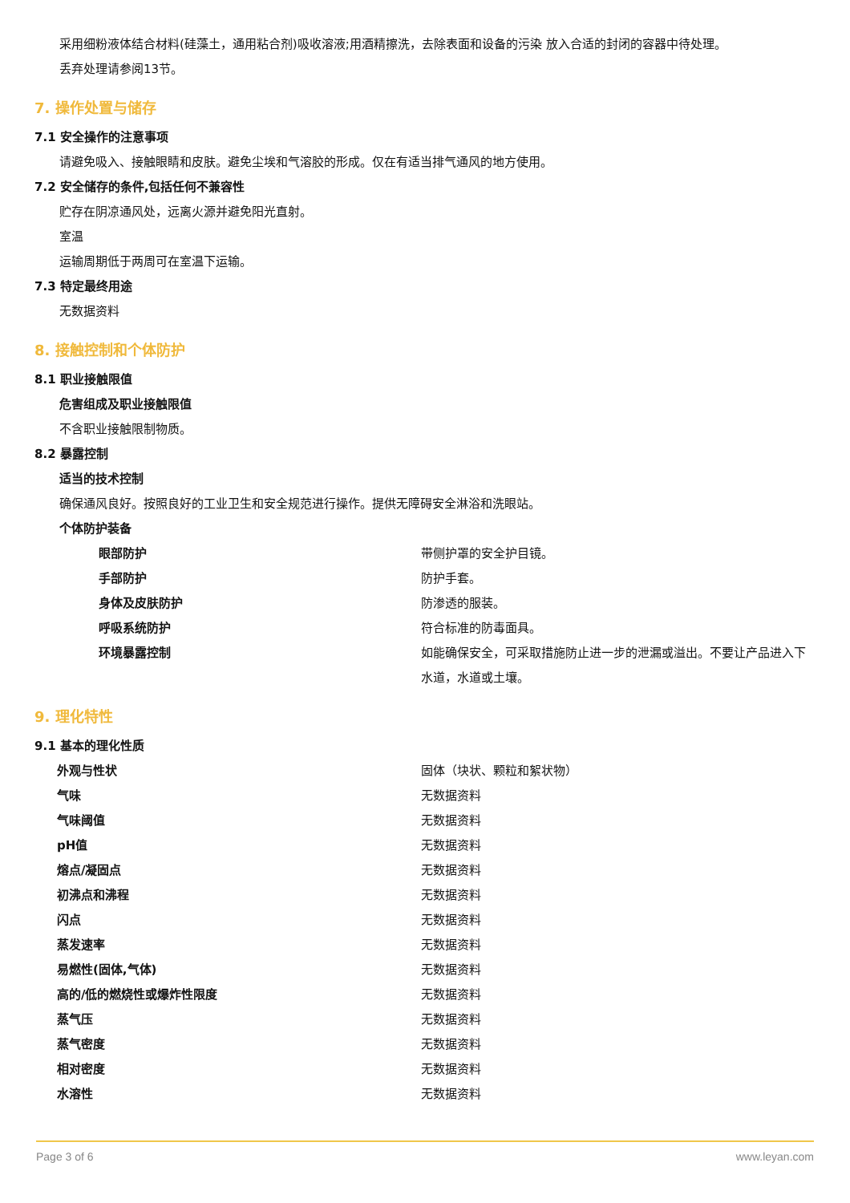采用细粉液体结合材料(硅藻土，通用粘合剂)吸收溶液;用酒精擦洗，去除表面和设备的污染 放入合适的封闭的容器中待处理。
丢弃处理请参阅13节。
7. 操作处置与储存
7.1 安全操作的注意事项
请避免吸入、接触眼睛和皮肤。避免尘埃和气溶胶的形成。仅在有适当排气通风的地方使用。
7.2 安全储存的条件,包括任何不兼容性
贮存在阴凉通风处，远离火源并避免阳光直射。
室温
运输周期低于两周可在室温下运输。
7.3 特定最终用途
无数据资料
8. 接触控制和个体防护
8.1 职业接触限值
危害组成及职业接触限值
不含职业接触限制物质。
8.2 暴露控制
适当的技术控制
确保通风良好。按照良好的工业卫生和安全规范进行操作。提供无障碍安全淋浴和洗眼站。
个体防护装备
| 眼部防护 | 带侧护罩的安全护目镜。 |
| 手部防护 | 防护手套。 |
| 身体及皮肤防护 | 防渗透的服装。 |
| 呼吸系统防护 | 符合标准的防毒面具。 |
| 环境暴露控制 | 如能确保安全，可采取措施防止进一步的泄漏或溢出。不要让产品进入下水道，水道或土壤。 |
9. 理化特性
9.1 基本的理化性质
| 外观与性状 | 固体（块状、颗粒和絮状物） |
| 气味 | 无数据资料 |
| 气味阈值 | 无数据资料 |
| pH值 | 无数据资料 |
| 熔点/凝固点 | 无数据资料 |
| 初沸点和沸程 | 无数据资料 |
| 闪点 | 无数据资料 |
| 蒸发速率 | 无数据资料 |
| 易燃性(固体,气体) | 无数据资料 |
| 高的/低的燃烧性或爆炸性限度 | 无数据资料 |
| 蒸气压 | 无数据资料 |
| 蒸气密度 | 无数据资料 |
| 相对密度 | 无数据资料 |
| 水溶性 | 无数据资料 |
Page 3 of 6 www.leyan.com